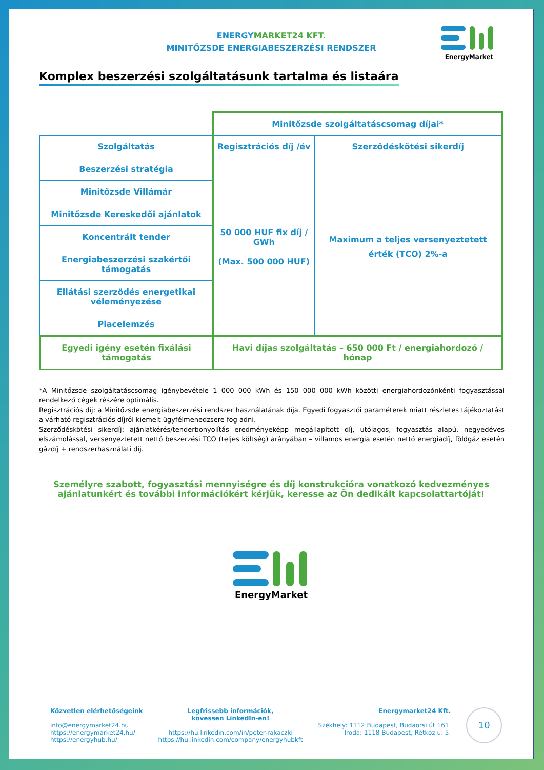ENERGY MARKET24 KFT.
MINITŐZSDE ENERGIABESZERZÉSI RENDSZER
EnergyMarket
Komplex beszerzési szolgáltatásunk tartalma és listaára
| | Minitőzsde szolgáltatáscsomag díjai* | |
| Szolgáltatás | Regisztrációs díj /év | Szerződéskötési sikerdíj |
| Beszerzési stratégia | 50 000 HUF fix díj / GWh (Max. 500 000 HUF) | Maximum a teljes versenyeztetett érték (TCO) 2%-a |
| Minitőzsde Villámár | | |
| Minitőzsde Kereskedői ajánlatok | | |
| Koncentrált tender | | |
| Energiabeszerzési szakértői támogatás | | |
| Ellátási szerződés energetikai véleményezése | | |
| Piacelemzés | | |
| Egyedi igény esetén fixálási támogatás | Havi díjas szolgáltatás – 650 000 Ft / energiahordozó / hónap | |
*A Minitőzsde szolgáltatáscsomag igénybevétele 1 000 000 kWh és 150 000 000 kWh közötti energiahordozónkénti fogyasztással rendelkező cégek részére optimális.
Regisztrációs díj: a Minitőzsde energiabeszerzési rendszer használatának díja. Egyedi fogyasztói paraméterek miatt részletes tájékoztatást a várható regisztrációs díjról kiemelt ügyfélmenedzsere fog adni.
Szerződéskötési sikerdíj: ajánlatkérés/tenderbonyolítás eredményeképp megállapított díj, utólagos, fogyasztás alapú, negyedéves elszámolással, versenyeztetett nettó beszerzési TCO (teljes költség) arányában – villamos energia esetén nettó energiadíj, földgáz esetén gázdíj + rendszerhasználati díj.
Személyre szabott, fogyasztási mennyiségre és díj konstrukcióra vonatkozó kedvezményes ajánlatunkért és további információkért kérjük, keresse az Ön dedikált kapcsolattartóját!
EnergyMarket
Közvetlen elérhetőségeink
info@energymarket24.hu
https://energymarket24.hu/
https://energyhub.hu/
Legfrissebb információk,
kövessen LinkedIn-en!
https://hu.linkedin.com/in/peter-rakaczki
https://hu.linkedin.com/company/energyhubkft
Energymarket24 Kft.
Székhely: 1112 Budapest, Budaörsi út 161.
Iroda: 1118 Budapest, Rétköz u. 5.
10